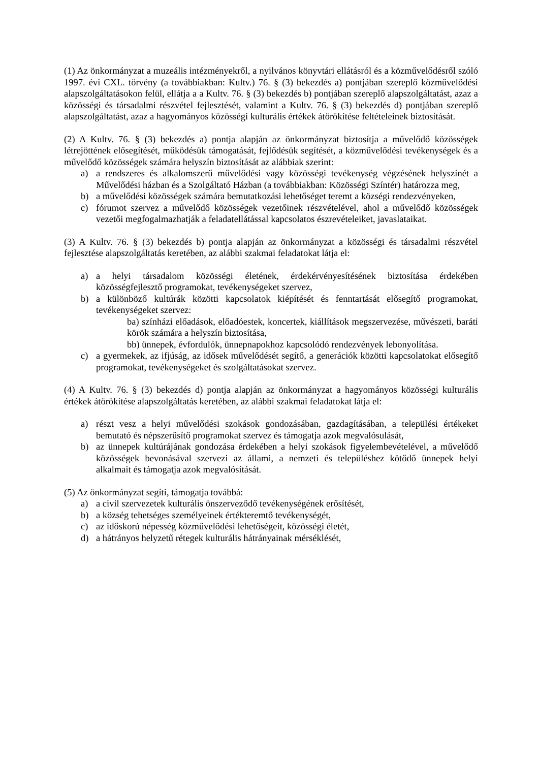(1) Az önkormányzat a muzeális intézményekről, a nyilvános könyvtári ellátásról és a közművelődésről szóló 1997. évi CXL. törvény (a továbbiakban: Kultv.) 76. § (3) bekezdés a) pontjában szereplő közművelődési alapszolgáltatásokon felül, ellátja a a Kultv. 76. § (3) bekezdés b) pontjában szereplő alapszolgáltatást, azaz a közösségi és társadalmi részvétel fejlesztését, valamint a Kultv. 76. § (3) bekezdés d) pontjában szereplő alapszolgáltatást, azaz a hagyományos közösségi kulturális értékek átörökítése feltételeinek biztosítását.
(2) A Kultv. 76. § (3) bekezdés a) pontja alapján az önkormányzat biztosítja a művelődő közösségek létrejöttének elősegítését, működésük támogatását, fejlődésük segítését, a közművelődési tevékenységek és a művelődő közösségek számára helyszín biztosítását az alábbiak szerint:
a) a rendszeres és alkalomszerű művelődési vagy közösségi tevékenység végzésének helyszínét a Művelődési házban és a Szolgáltató Házban (a továbbiakban: Közösségi Színtér) határozza meg,
b) a művelődési közösségek számára bemutatkozási lehetőséget teremt a községi rendezvényeken,
c) fórumot szervez a művelődő közösségek vezetőinek részvételével, ahol a művelődő közösségek vezetői megfogalmazhatják a feladatellátással kapcsolatos észrevételeiket, javaslataikat.
(3) A Kultv. 76. § (3) bekezdés b) pontja alapján az önkormányzat a közösségi és társadalmi részvétel fejlesztése alapszolgáltatás keretében, az alábbi szakmai feladatokat látja el:
a) a helyi társadalom közösségi életének, érdekérvényesítésének biztosítása érdekében közösségfejlesztő programokat, tevékenységeket szervez,
b) a különböző kultúrák közötti kapcsolatok kiépítését és fenntartását elősegítő programokat, tevékenységeket szervez:
ba) színházi előadások, előadóestek, koncertek, kiállítások megszervezése, művészeti, baráti körök számára a helyszín biztosítása,
bb) ünnepek, évfordulók, ünnepnapokhoz kapcsolódó rendezvények lebonyolítása.
c) a gyermekek, az ifjúság, az idősek művelődését segítő, a generációk közötti kapcsolatokat elősegítő programokat, tevékenységeket és szolgáltatásokat szervez.
(4) A Kultv. 76. § (3) bekezdés d) pontja alapján az önkormányzat a hagyományos közösségi kulturális értékek átörökítése alapszolgáltatás keretében, az alábbi szakmai feladatokat látja el:
a) részt vesz a helyi művelődési szokások gondozásában, gazdagításában, a települési értékeket bemutató és népszerűsítő programokat szervez és támogatja azok megvalósulását,
b) az ünnepek kultúrájának gondozása érdekében a helyi szokások figyelembevételével, a művelődő közösségek bevonásával szervezi az állami, a nemzeti és településhez kötődő ünnepek helyi alkalmait és támogatja azok megvalósítását.
(5) Az önkormányzat segíti, támogatja továbbá:
a) a civil szervezetek kulturális önszerveződő tevékenységének erősítését,
b) a község tehetséges személyeinek értékteremtő tevékenységét,
c) az időskorú népesség közművelődési lehetőségeit, közösségi életét,
d) a hátrányos helyzetű rétegek kulturális hátrányainak mérséklését,